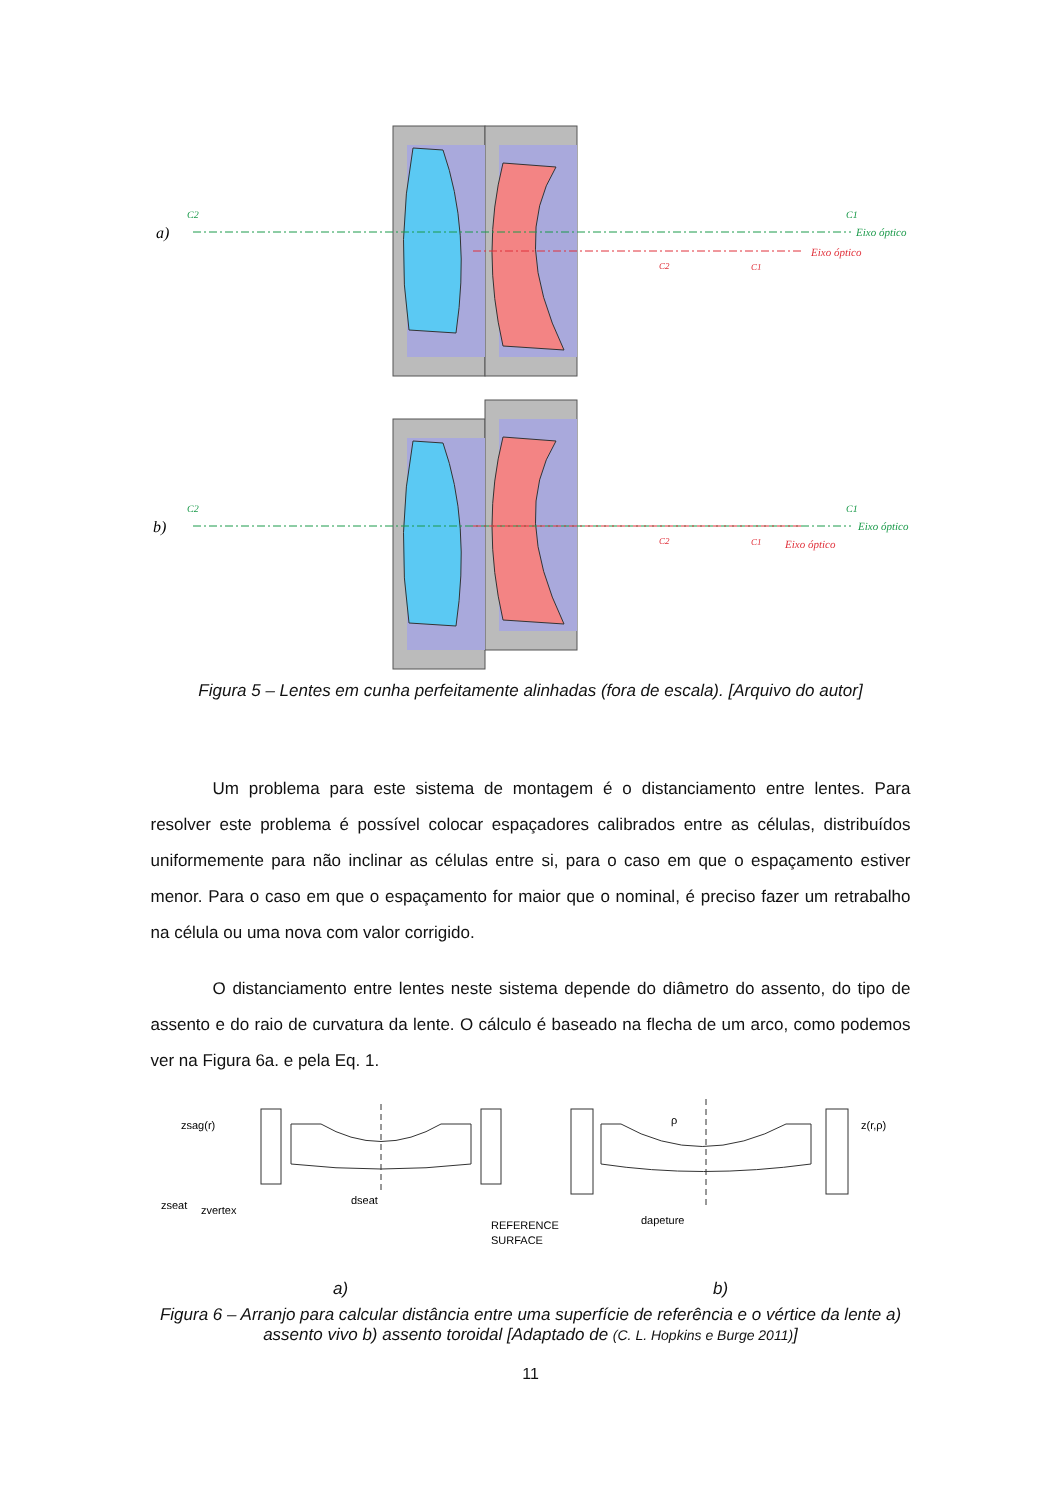a)
C2
C1
Eixo óptico
Eixo óptico
C2
C1
b)
C2
C1
Eixo óptico
Eixo óptico
C2
C1
Figura 5 – Lentes em cunha perfeitamente alinhadas (fora de escala). [Arquivo do autor]
Um problema para este sistema de montagem é o distanciamento entre lentes. Para resolver este problema é possível colocar espaçadores calibrados entre as células, distribuídos uniformemente para não inclinar as células entre si, para o caso em que o espaçamento estiver menor. Para o caso em que o espaçamento for maior que o nominal, é preciso fazer um retrabalho na célula ou uma nova com valor corrigido.
O distanciamento entre lentes neste sistema depende do diâmetro do assento, do tipo de assento e do raio de curvatura da lente. O cálculo é baseado na flecha de um arco, como podemos ver na Figura 6a. e pela Eq. 1.
zsag(r)
zseat
zvertex
dseat
REFERENCE
SURFACE
ρ
z(r,ρ)
dapeture
a) b)
Figura 6 – Arranjo para calcular distância entre uma superfície de referência e o vértice da lente a) assento vivo b) assento toroidal [Adaptado de (C. L. Hopkins e Burge 2011)]
11